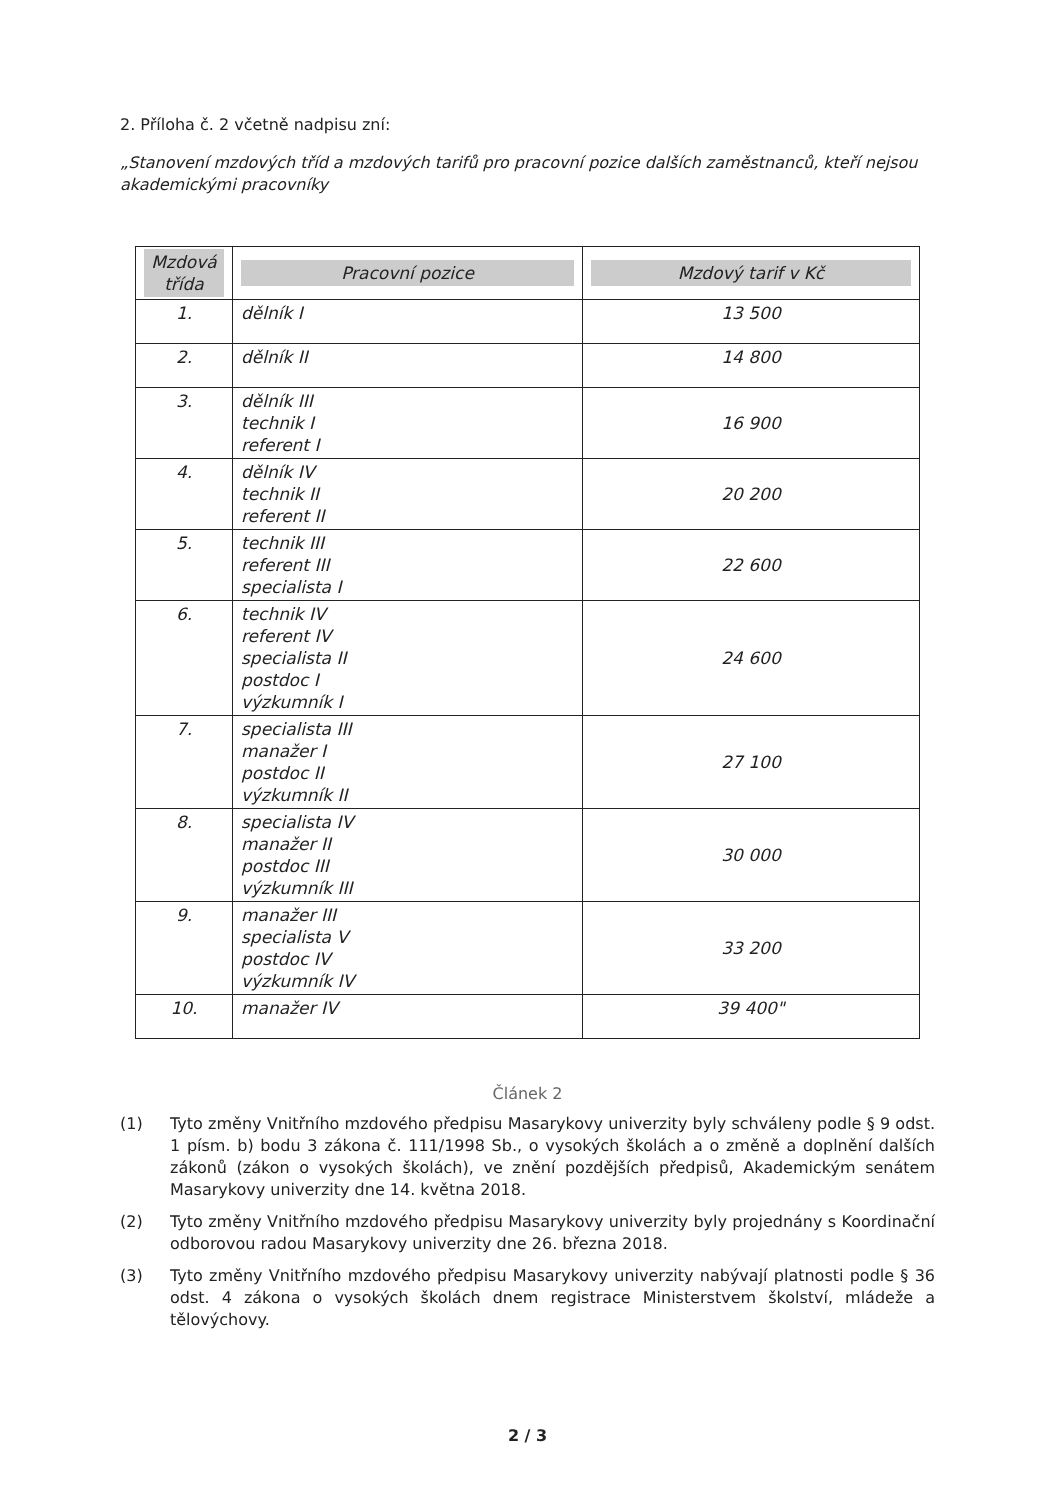2. Příloha č. 2 včetně nadpisu zní:
„Stanovení mzdových tříd a mzdových tarifů pro pracovní pozice dalších zaměstnanců, kteří nejsou akademickými pracovníky
| Mzdová třída | Pracovní pozice | Mzdový tarif v Kč |
| --- | --- | --- |
| 1. | dělník I | 13 500 |
| 2. | dělník II | 14 800 |
| 3. | dělník III technik I referent I | 16 900 |
| 4. | dělník IV technik II referent II | 20 200 |
| 5. | technik III referent III specialista I | 22 600 |
| 6. | technik IV referent IV specialista II postdoc I výzkumník I | 24 600 |
| 7. | specialista III manažer I postdoc II výzkumník II | 27 100 |
| 8. | specialista IV manažer II postdoc III výzkumník III | 30 000 |
| 9. | manažer III specialista V postdoc IV výzkumník IV | 33 200 |
| 10. | manažer IV | 39 400" |
Článek 2
(1) Tyto změny Vnitřního mzdového předpisu Masarykovy univerzity byly schváleny podle § 9 odst. 1 písm. b) bodu 3 zákona č. 111/1998 Sb., o vysokých školách a o změně a doplnění dalších zákonů (zákon o vysokých školách), ve znění pozdějších předpisů, Akademickým senátem Masarykovy univerzity dne 14. května 2018.
(2) Tyto změny Vnitřního mzdového předpisu Masarykovy univerzity byly projednány s Koordinační odborovou radou Masarykovy univerzity dne 26. března 2018.
(3) Tyto změny Vnitřního mzdového předpisu Masarykovy univerzity nabývají platnosti podle § 36 odst. 4 zákona o vysokých školách dnem registrace Ministerstvem školství, mládeže a tělovýchovy.
2 / 3